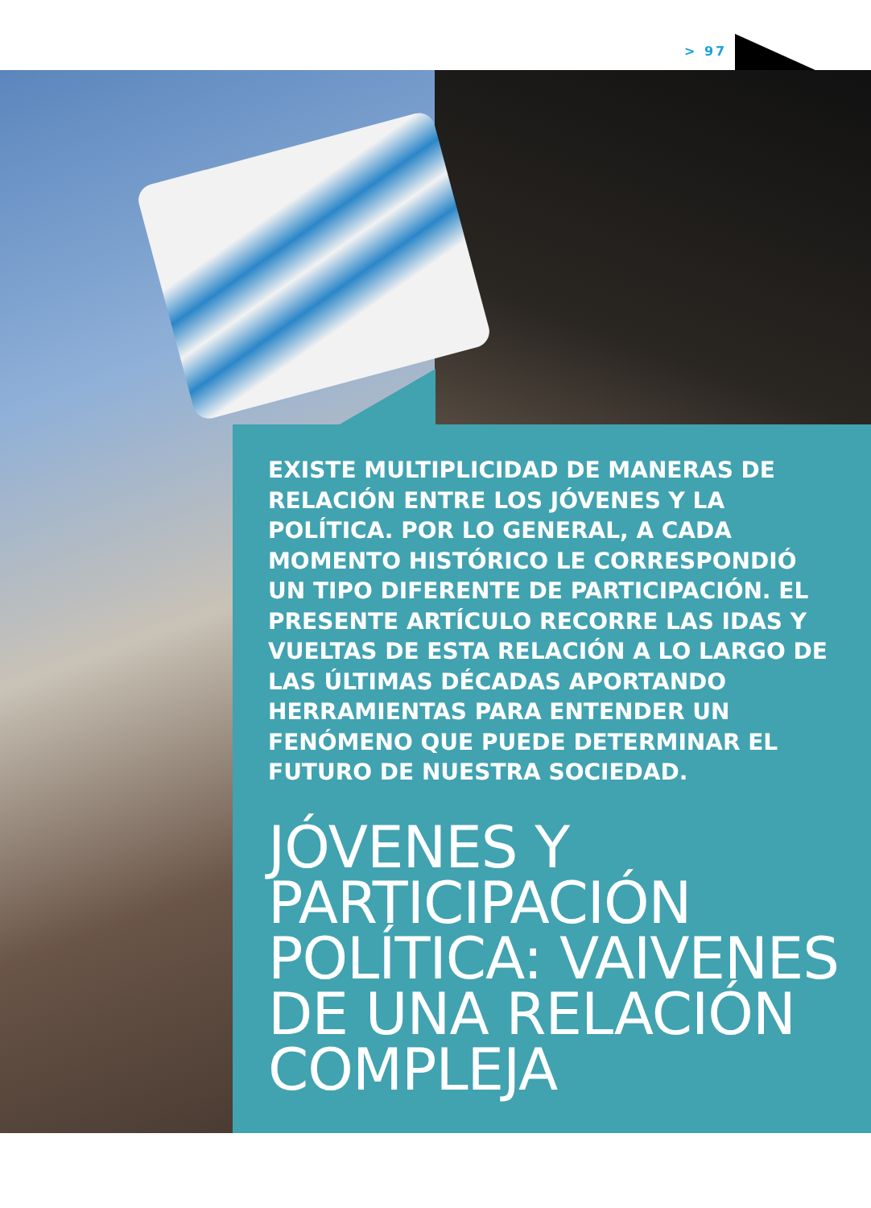> 97
EXISTE MULTIPLICIDAD DE MANERAS DE RELACIÓN ENTRE LOS JÓVENES Y LA POLÍTICA. POR LO GENERAL, A CADA MOMENTO HISTÓRICO LE CORRESPONDIÓ UN TIPO DIFERENTE DE PARTICIPACIÓN. EL PRESENTE ARTÍCULO RECORRE LAS IDAS Y VUELTAS DE ESTA RELACIÓN A LO LARGO DE LAS ÚLTIMAS DÉCADAS APORTANDO HERRAMIENTAS PARA ENTENDER UN FENÓMENO QUE PUEDE DETERMINAR EL FUTURO DE NUESTRA SOCIEDAD.
JÓVENES Y PARTICIPACIÓN POLÍTICA: VAIVENES DE UNA RELACIÓN COMPLEJA